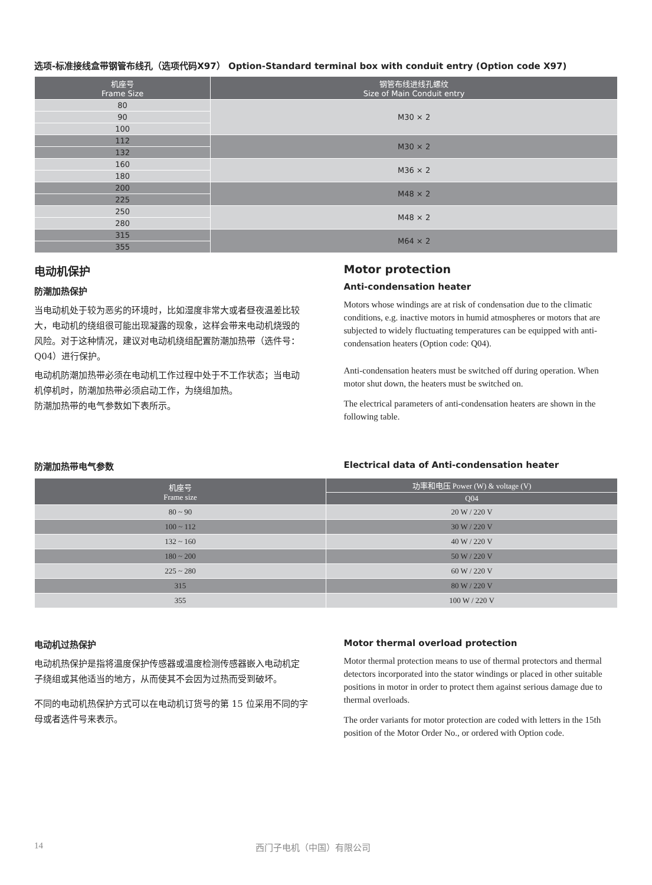选项-标准接线盒带钢管布线孔（选项代码X97） Option-Standard terminal box with conduit entry (Option code X97)
| 机座号 Frame Size | 钢管布线进线孔螺纹 Size of Main Conduit entry |
| --- | --- |
| 80 | M30 × 2 |
| 90 | |
| 100 | |
| 112 | M30 × 2 |
| 132 | |
| 160 | M36 × 2 |
| 180 | |
| 200 | M48 × 2 |
| 225 | |
| 250 | M48 × 2 |
| 280 | |
| 315 | M64 × 2 |
| 355 | |
电动机保护
防潮加热保护
当电动机处于较为恶劣的环境时，比如湿度非常大或者昼夜温差比较大，电动机的绕组很可能出现凝露的现象，这样会带来电动机烧毁的风险。对于这种情况，建议对电动机绕组配置防潮加热带（选件号：Q04）进行保护。
电动机防潮加热带必须在电动机工作过程中处于不工作状态；当电动机停机时，防潮加热带必须启动工作，为绕组加热。
防潮加热带的电气参数如下表所示。
Motor protection
Anti-condensation heater
Motors whose windings are at risk of condensation due to the climatic conditions, e.g. inactive motors in humid atmospheres or motors that are subjected to widely fluctuating temperatures can be equipped with anti-condensation heaters (Option code: Q04).
Anti-condensation heaters must be switched off during operation. When motor shut down, the heaters must be switched on.
The electrical parameters of anti-condensation heaters are shown in the following table.
防潮加热带电气参数 Electrical data of Anti-condensation heater
| 机座号 Frame size | 功率和电压 Power (W) & voltage (V) |
| --- | --- |
| | Q04 |
| 80 ~ 90 | 20 W / 220 V |
| 100 ~ 112 | 30 W / 220 V |
| 132 ~ 160 | 40 W / 220 V |
| 180 ~ 200 | 50 W / 220 V |
| 225 ~ 280 | 60 W / 220 V |
| 315 | 80 W / 220 V |
| 355 | 100 W / 220 V |
电动机过热保护
电动机热保护是指将温度保护传感器或温度检测传感器嵌入电动机定子绕组或其他适当的地方，从而使其不会因为过热而受到破坏。
不同的电动机热保护方式可以在电动机订货号的第 15 位采用不同的字母或者选件号来表示。
Motor thermal overload protection
Motor thermal protection means to use of thermal protectors and thermal detectors incorporated into the stator windings or placed in other suitable positions in motor in order to protect them against serious damage due to thermal overloads.
The order variants for motor protection are coded with letters in the 15th position of the Motor Order No., or ordered with Option code.
14 西门子电机（中国）有限公司